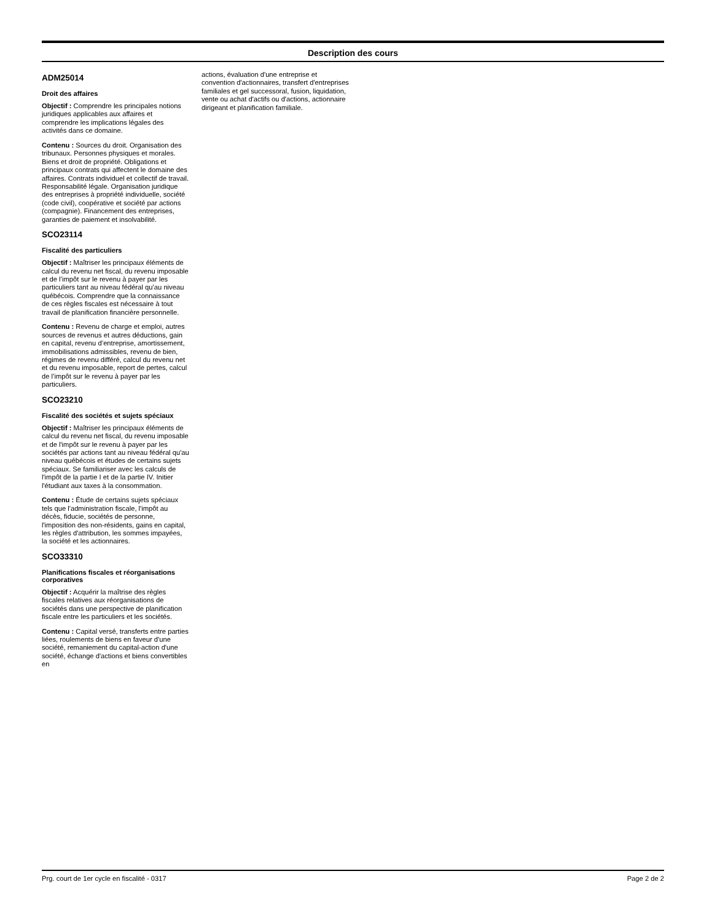Description des cours
ADM25014
Droit des affaires
Objectif : Comprendre les principales notions juridiques applicables aux affaires et comprendre les implications légales des activités dans ce domaine.
Contenu : Sources du droit. Organisation des tribunaux. Personnes physiques et morales. Biens et droit de propriété. Obligations et principaux contrats qui affectent le domaine des affaires. Contrats individuel et collectif de travail. Responsabilité légale. Organisation juridique des entreprises à propriété individuelle, société (code civil), coopérative et société par actions (compagnie). Financement des entreprises, garanties de paiement et insolvabilité.
SCO23114
Fiscalité des particuliers
Objectif : Maîtriser les principaux éléments de calcul du revenu net fiscal, du revenu imposable et de l’impôt sur le revenu à payer par les particuliers tant au niveau fédéral qu’au niveau québécois. Comprendre que la connaissance de ces règles fiscales est nécessaire à tout travail de planification financière personnelle.
Contenu : Revenu de charge et emploi, autres sources de revenus et autres déductions, gain en capital, revenu d’entreprise, amortissement, immobilisations admissibles, revenu de bien, régimes de revenu différé, calcul du revenu net et du revenu imposable, report de pertes, calcul de l’impôt sur le revenu à payer par les particuliers.
SCO23210
Fiscalité des sociétés et sujets spéciaux
Objectif : Maîtriser les principaux éléments de calcul du revenu net fiscal, du revenu imposable et de l'impôt sur le revenu à payer par les sociétés par actions tant au niveau fédéral qu'au niveau québécois et études de certains sujets spéciaux. Se familiariser avec les calculs de l'impôt de la partie I et de la partie IV. Initier l'étudiant aux taxes à la consommation.
Contenu : Étude de certains sujets spéciaux tels que l'administration fiscale, l'impôt au décès, fiducie, sociétés de personne, l'imposition des non-résidents, gains en capital, les règles d'attribution, les sommes impayées, la société et les actionnaires.
SCO33310
Planifications fiscales et réorganisations corporatives
Objectif : Acquérir la maîtrise des règles fiscales relatives aux réorganisations de sociétés dans une perspective de planification fiscale entre les particuliers et les sociétés.
Contenu : Capital versé, transferts entre parties liées, roulements de biens en faveur d'une société, remaniement du capital-action d'une société, échange d'actions et biens convertibles en
actions, évaluation d'une entreprise et convention d'actionnaires, transfert d'entreprises familiales et gel successoral, fusion, liquidation, vente ou achat d'actifs ou d'actions, actionnaire dirigeant et planification familiale.
Prg. court de 1er cycle en fiscalité - 0317 Page 2 de 2